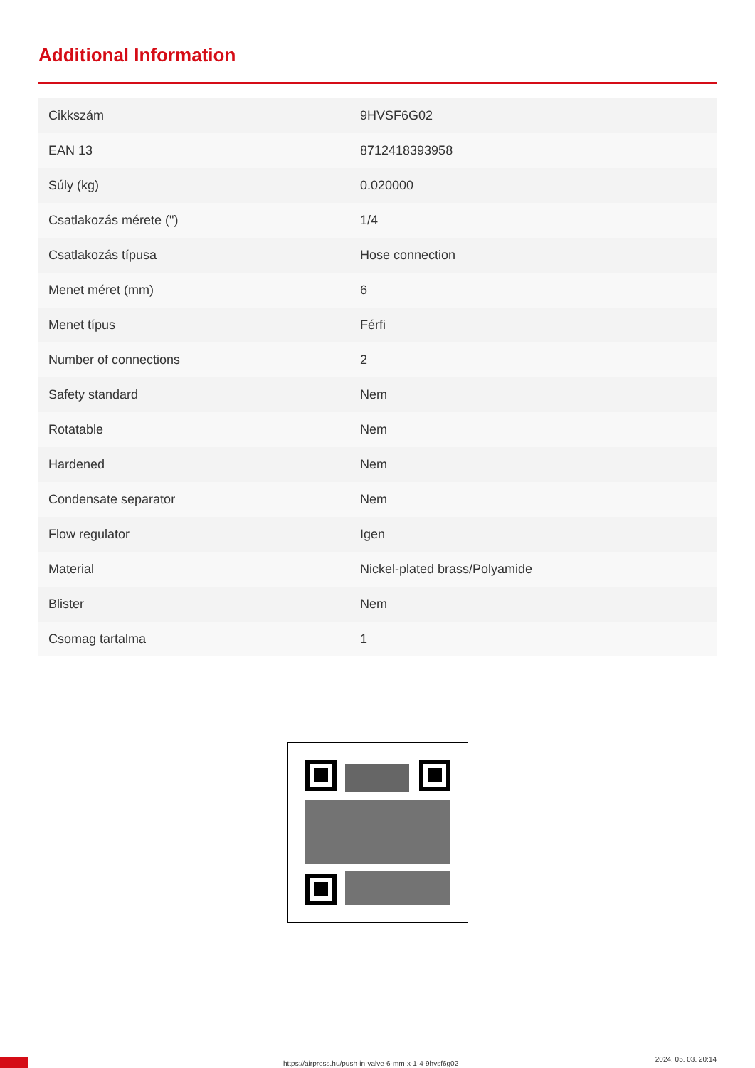Additional Information
| Cikkszám | 9HVSF6G02 |
| EAN 13 | 8712418393958 |
| Súly (kg) | 0.020000 |
| Csatlakozás mérete (") | 1/4 |
| Csatlakozás típusa | Hose connection |
| Menet méret (mm) | 6 |
| Menet típus | Férfi |
| Number of connections | 2 |
| Safety standard | Nem |
| Rotatable | Nem |
| Hardened | Nem |
| Condensate separator | Nem |
| Flow regulator | Igen |
| Material | Nickel-plated brass/Polyamide |
| Blister | Nem |
| Csomag tartalma | 1 |
https://airpress.hu/push-in-valve-6-mm-x-1-4-9hvsf6g02
2024. 05. 03. 20:14